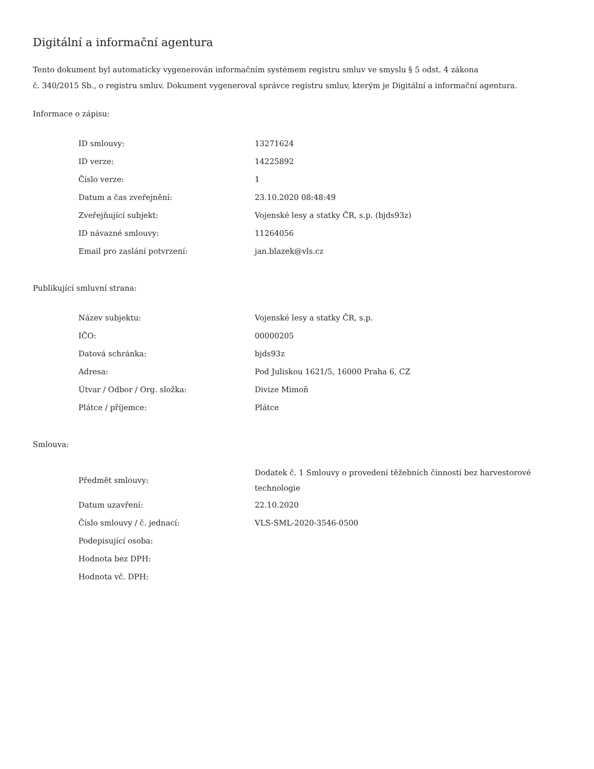Digitální a informační agentura
Tento dokument byl automaticky vygenerován informačním systémem registru smluv ve smyslu § 5 odst. 4 zákona
č. 340/2015 Sb., o registru smluv. Dokument vygeneroval správce registru smluv, kterým je Digitální a informační agentura.
Informace o zápisu:
| ID smlouvy: | 13271624 |
| ID verze: | 14225892 |
| Číslo verze: | 1 |
| Datum a čas zveřejnění: | 23.10.2020 08:48:49 |
| Zveřejňující subjekt: | Vojenské lesy a statky ČR, s.p. (bjds93z) |
| ID návazné smlouvy: | 11264056 |
| Email pro zaslání potvrzení: | jan.blazek@vls.cz |
Publikující smluvní strana:
| Název subjektu: | Vojenské lesy a statky ČR, s.p. |
| IČO: | 00000205 |
| Datová schránka: | bjds93z |
| Adresa: | Pod Juliskou 1621/5, 16000 Praha 6, CZ |
| Útvar / Odbor / Org. složka: | Divize Mimoň |
| Plátce / příjemce: | Plátce |
Smlouva:
| Předmět smlouvy: | Dodatek č. 1 Smlouvy o provedení těžebních činností bez harvestorové technologie |
| Datum uzavření: | 22.10.2020 |
| Číslo smlouvy / č. jednací: | VLS-SML-2020-3546-0500 |
| Podepisující osoba: | |
| Hodnota bez DPH: | |
| Hodnota vč. DPH: | |